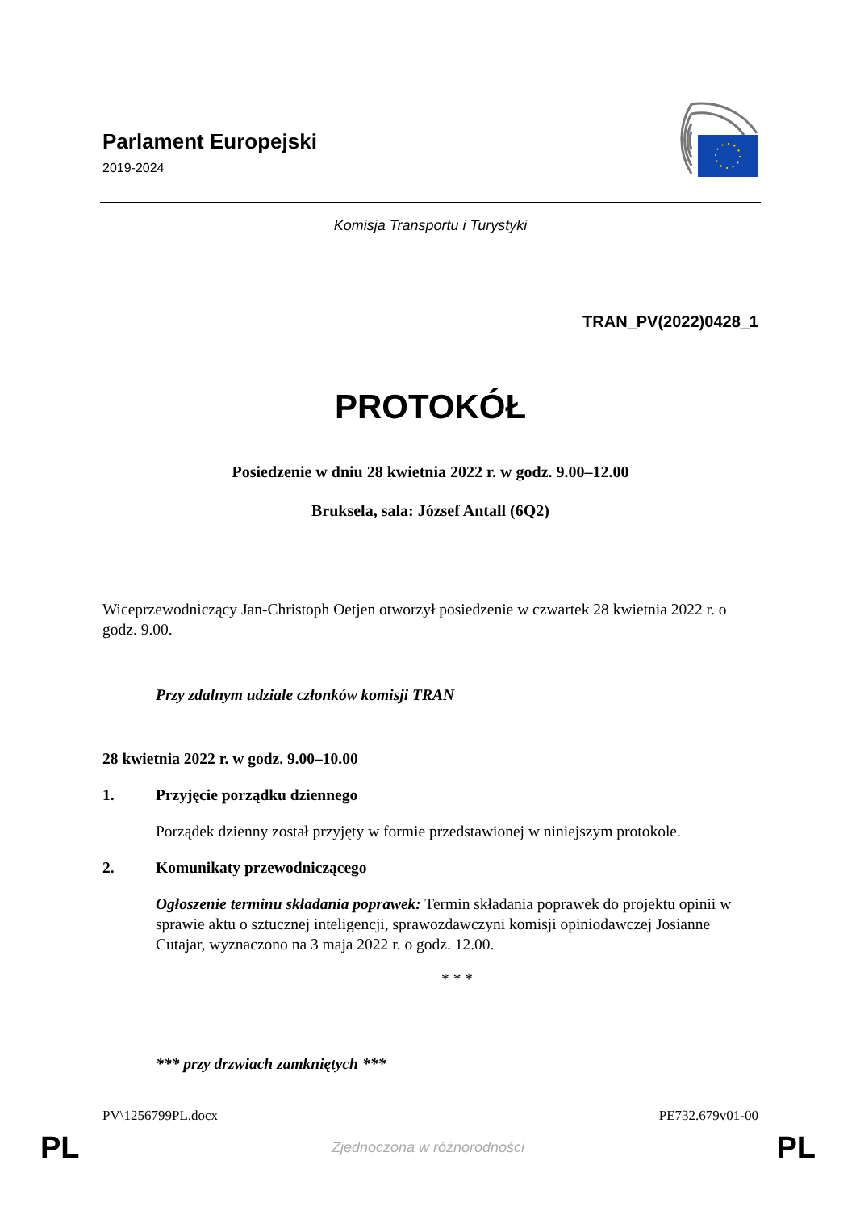Parlament Europejski
2019-2024
Komisja Transportu i Turystyki
TRAN_PV(2022)0428_1
PROTOKÓŁ
Posiedzenie w dniu 28 kwietnia 2022 r. w godz. 9.00–12.00
Bruksela, sala: József Antall (6Q2)
Wiceprzewodniczący Jan‑Christoph Oetjen otworzył posiedzenie w czwartek 28 kwietnia 2022 r. o godz. 9.00.
Przy zdalnym udziale członków komisji TRAN
28 kwietnia 2022 r. w godz. 9.00–10.00
1. Przyjęcie porządku dziennego
Porządek dzienny został przyjęty w formie przedstawionej w niniejszym protokole.
2. Komunikaty przewodniczącego
Ogłoszenie terminu składania poprawek: Termin składania poprawek do projektu opinii w sprawie aktu o sztucznej inteligencji, sprawozdawczyni komisji opiniodawczej Josianne Cutajar, wyznaczono na 3 maja 2022 r. o godz. 12.00.
* * *
*** przy drzwiach zamkniętych ***
PV\1256799PL.docx PE732.679v01-00
PL Zjednoczona w różnorodności PL